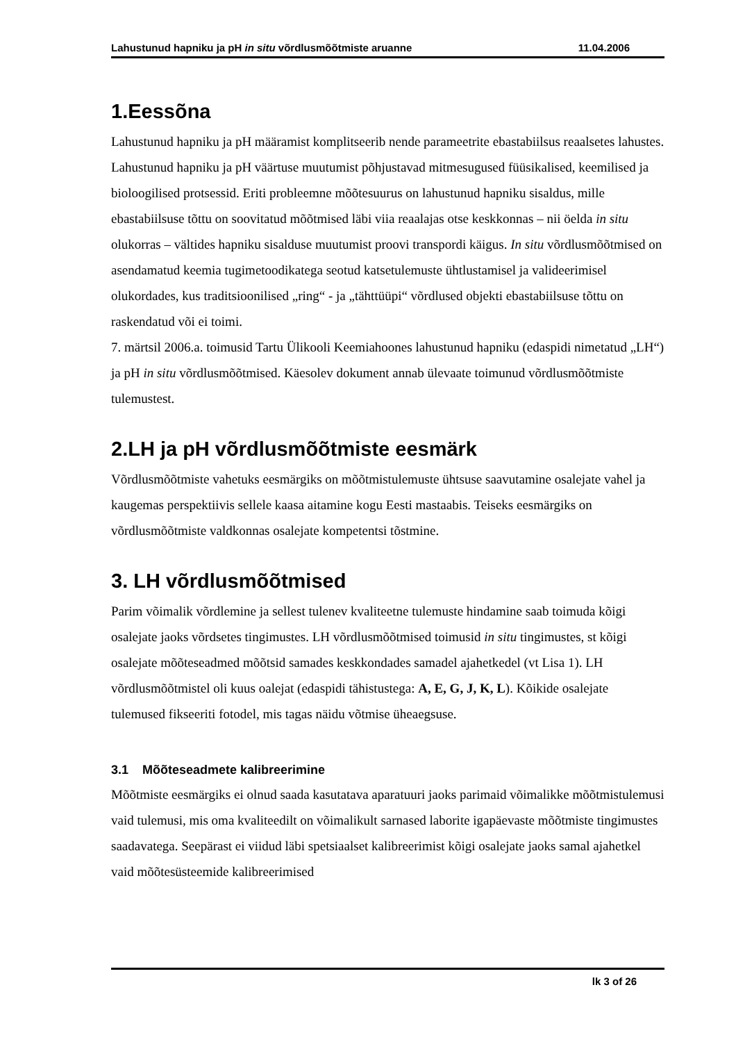Lahustunud hapniku ja pH in situ võrdlusmõõtmiste aruanne 11.04.2006
1.Eessõna
Lahustunud hapniku ja pH määramist komplitseerib nende parameetrite ebastabiilsus reaalsetes lahustes. Lahustunud hapniku ja pH väärtuse muutumist põhjustavad mitmesugused füüsikalised, keemilised ja bioloogilised protsessid. Eriti probleemne mõõtesuurus on lahustunud hapniku sisaldus, mille ebastabiilsuse tõttu on soovitatud mõõtmised läbi viia reaalajas otse keskkonnas – nii öelda in situ olukorras – vältides hapniku sisalduse muutumist proovi transpordi käigus. In situ võrdlusmõõtmised on asendamatud keemia tugimetoodikatega seotud katsetulemuste ühtlustamisel ja valideerimisel olukordades, kus traditsioonilised „ring“ - ja „tähttüüpi“ võrdlused objekti ebastabiilsuse tõttu on raskendatud või ei toimi.
7. märtsil 2006.a. toimusid Tartu Ülikooli Keemiahoones lahustunud hapniku (edaspidi nimetatud „LH“) ja pH in situ võrdlusmõõtmised. Käesolev dokument annab ülevaate toimunud võrdlusmõõtmiste tulemustest.
2.LH ja pH võrdlusmõõtmiste eesmärk
Võrdlusmõõtmiste vahetuks eesmärgiks on mõõtmistulemuste ühtsuse saavutamine osalejate vahel ja kaugemas perspektiivis sellele kaasa aitamine kogu Eesti mastaabis. Teiseks eesmärgiks on võrdlusmõõtmiste valdkonnas osalejate kompetentsi tõstmine.
3. LH võrdlusmõõtmised
Parim võimalik võrdlemine ja sellest tulenev kvaliteetne tulemuste hindamine saab toimuda kõigi osalejate jaoks võrdsetes tingimustes. LH võrdlusmõõtmised toimusid in situ tingimustes, st kõigi osalejate mõõteseadmed mõõtsid samades keskkondades samadel ajahetkedel (vt Lisa 1). LH võrdlusmõõtmistel oli kuus oalejat (edaspidi tähistustega: A, E, G, J, K, L). Kõikide osalejate tulemused fikseeriti fotodel, mis tagas näidu võtmise üheaegsuse.
3.1 Mõõteseadmete kalibreerimine
Mõõtmiste eesmärgiks ei olnud saada kasutatava aparatuuri jaoks parimaid võimalikke mõõtmistulemusi vaid tulemusi, mis oma kvaliteedilt on võimalikult sarnased laborite igapäevaste mõõtmiste tingimustes saadavatega. Seepärast ei viidud läbi spetsiaalset kalibreerimist kõigi osalejate jaoks samal ajahetkel vaid mõõtesüsteemide kalibreerimised
lk 3 of 26